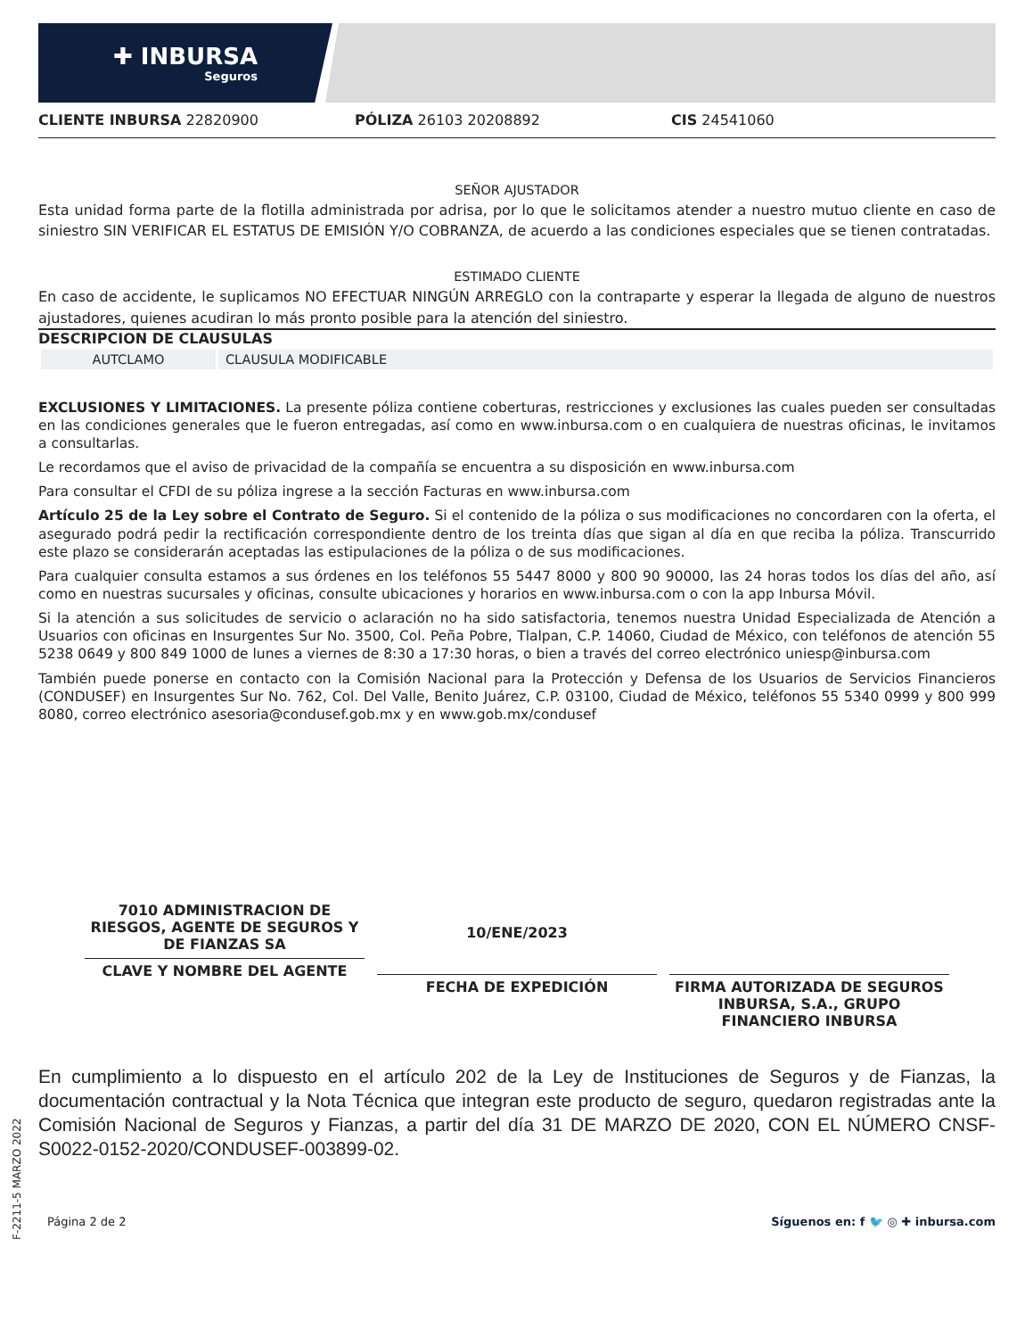✚ INBURSA
Seguros
CLIENTE INBURSA 22820900 PÓLIZA 26103 20208892 CIS 24541060
SEÑOR AJUSTADOR
Esta unidad forma parte de la flotilla administrada por adrisa, por lo que le solicitamos atender a nuestro mutuo cliente en caso de siniestro SIN VERIFICAR EL ESTATUS DE EMISIÓN Y/O COBRANZA, de acuerdo a las condiciones especiales que se tienen contratadas.
ESTIMADO CLIENTE
En caso de accidente, le suplicamos NO EFECTUAR NINGÚN ARREGLO con la contraparte y esperar la llegada de alguno de nuestros ajustadores, quienes acudiran lo más pronto posible para la atención del siniestro.
DESCRIPCION DE CLAUSULAS
| AUTCLAMO | CLAUSULA MODIFICABLE |
EXCLUSIONES Y LIMITACIONES. La presente póliza contiene coberturas, restricciones y exclusiones las cuales pueden ser consultadas en las condiciones generales que le fueron entregadas, así como en www.inbursa.com o en cualquiera de nuestras oficinas, le invitamos a consultarlas.
Le recordamos que el aviso de privacidad de la compañía se encuentra a su disposición en www.inbursa.com
Para consultar el CFDI de su póliza ingrese a la sección Facturas en www.inbursa.com
Artículo 25 de la Ley sobre el Contrato de Seguro. Si el contenido de la póliza o sus modificaciones no concordaren con la oferta, el asegurado podrá pedir la rectificación correspondiente dentro de los treinta días que sigan al día en que reciba la póliza. Transcurrido este plazo se considerarán aceptadas las estipulaciones de la póliza o de sus modificaciones.
Para cualquier consulta estamos a sus órdenes en los teléfonos 55 5447 8000 y 800 90 90000, las 24 horas todos los días del año, así como en nuestras sucursales y oficinas, consulte ubicaciones y horarios en www.inbursa.com o con la app Inbursa Móvil.
Si la atención a sus solicitudes de servicio o aclaración no ha sido satisfactoria, tenemos nuestra Unidad Especializada de Atención a Usuarios con oficinas en Insurgentes Sur No. 3500, Col. Peña Pobre, Tlalpan, C.P. 14060, Ciudad de México, con teléfonos de atención 55 5238 0649 y 800 849 1000 de lunes a viernes de 8:30 a 17:30 horas, o bien a través del correo electrónico uniesp@inbursa.com
También puede ponerse en contacto con la Comisión Nacional para la Protección y Defensa de los Usuarios de Servicios Financieros (CONDUSEF) en Insurgentes Sur No. 762, Col. Del Valle, Benito Juárez, C.P. 03100, Ciudad de México, teléfonos 55 5340 0999 y 800 999 8080, correo electrónico asesoria@condusef.gob.mx y en www.gob.mx/condusef
7010 ADMINISTRACION DE RIESGOS, AGENTE DE SEGUROS Y DE FIANZAS SA
CLAVE Y NOMBRE DEL AGENTE
10/ENE/2023
FECHA DE EXPEDICIÓN
FIRMA AUTORIZADA DE SEGUROS INBURSA, S.A., GRUPO FINANCIERO INBURSA
En cumplimiento a lo dispuesto en el artículo 202 de la Ley de Instituciones de Seguros y de Fianzas, la documentación contractual y la Nota Técnica que integran este producto de seguro, quedaron registradas ante la Comisión Nacional de Seguros y Fianzas, a partir del día 31 DE MARZO DE 2020, CON EL NÚMERO CNSF-S0022-0152-2020/CONDUSEF-003899-02.
Página 2 de 2 Síguenos en: f 🐦 ◎ ✚ inbursa.com
F-2211-5 MARZO 2022